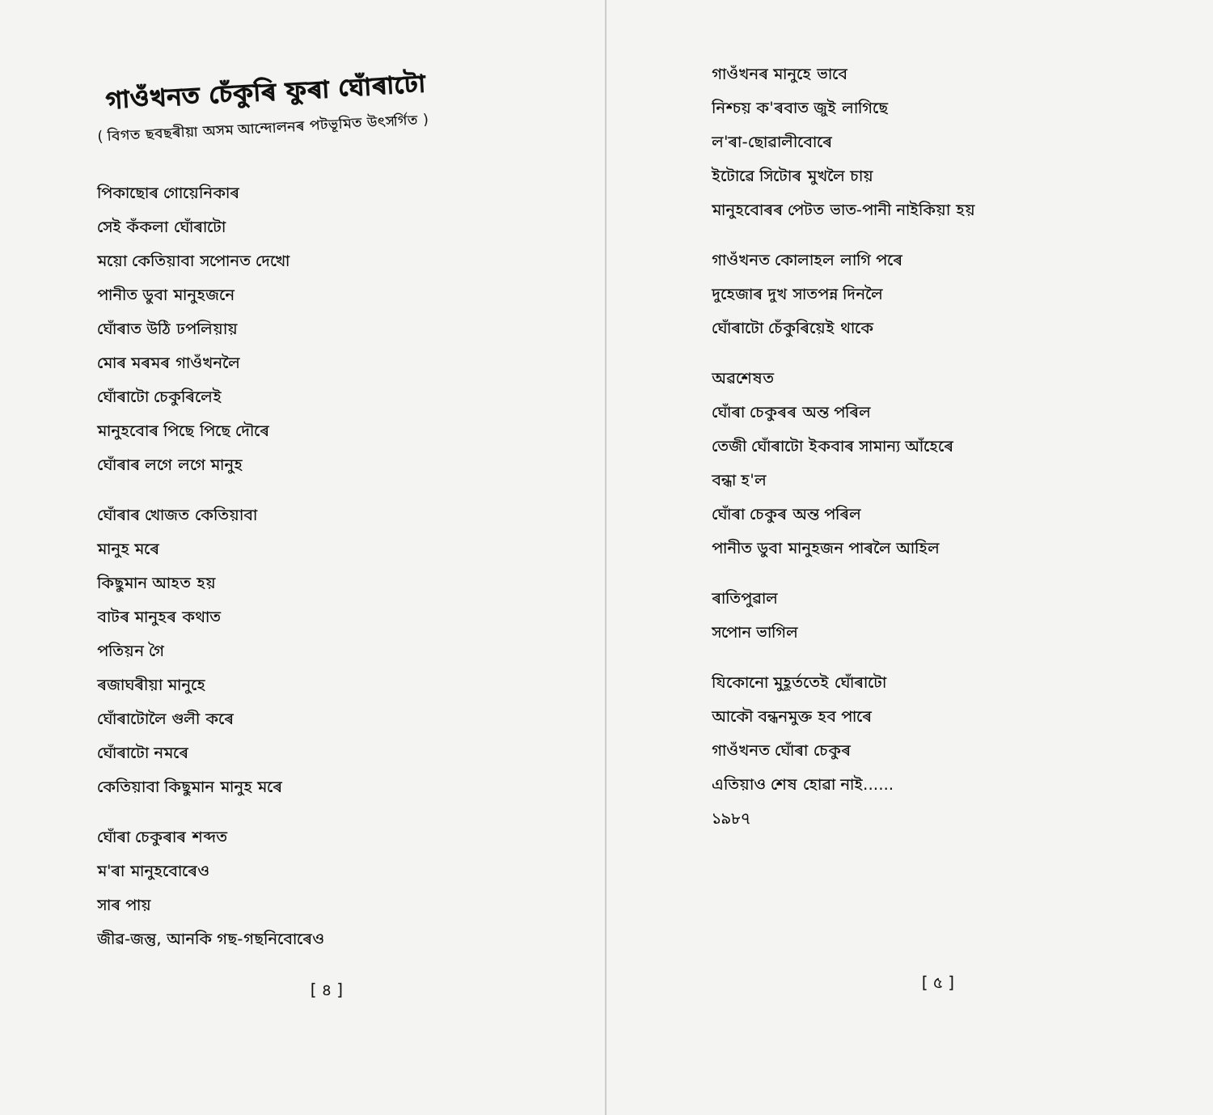গাওঁখনত চেঁকুৰি ফুৰা ঘোঁৰাটো
( বিগত ছবছৰীয়া অসম আন্দোলনৰ পটভূমিত উৎসৰ্গিত )
পিকাছোৰ গোয়েনিকাৰ
সেই কঁকলা ঘোঁৰাটো
ময়ো কেতিয়াবা সপোনত দেখো
পানীত ডুবা মানুহজনে
ঘোঁৰাত উঠি ঢপলিয়ায়
মোৰ মৰমৰ গাওঁখনলৈ
ঘোঁৰাটো চেকুৰিলেই
মানুহবোৰ পিছে পিছে দৌৰে
ঘোঁৰাৰ লগে লগে মানুহ
ঘোঁৰাৰ খোজত কেতিয়াবা
মানুহ মৰে
কিছুমান আহত হয়
বাটৰ মানুহৰ কথাত
পতিয়ন গৈ
ৰজাঘৰীয়া মানুহে
ঘোঁৰাটোলৈ গুলী কৰে
ঘোঁৰাটো নমৰে
কেতিয়াবা কিছুমান মানুহ মৰে
ঘোঁৰা চেকুৰাৰ শব্দত
ম'ৰা মানুহবোৰেও
সাৰ পায়
জীৱ-জন্তু, আনকি গছ-গছনিবোৰেও
[ ৪ ]
গাওঁখনৰ মানুহে ভাবে
নিশ্চয় ক'ৰবাত জুই লাগিছে
ল'ৰা-ছোৱালীবোৰে
ইটোৱে সিটোৰ মুখলৈ চায়
মানুহবোৰৰ পেটত ভাত-পানী নাইকিয়া হয়
গাওঁখনত কোলাহল লাগি পৰে
দুহেজাৰ দুখ সাতপন্ন দিনলৈ
ঘোঁৰাটো চেঁকুৰিয়েই থাকে
অৱশেষত
ঘোঁৰা চেকুৰৰ অন্ত পৰিল
তেজী ঘোঁৰাটো ইকবাৰ সামান্য আঁহেৰে
বন্ধা হ'ল
ঘোঁৰা চেকুৰ অন্ত পৰিল
পানীত ডুবা মানুহজন পাৰলৈ আহিল
ৰাতিপুৱাল
সপোন ভাগিল
যিকোনো মুহূৰ্ততেই ঘোঁৰাটো
আকৌ বন্ধনমুক্ত হব পাৰে
গাওঁখনত ঘোঁৰা চেকুৰ
এতিয়াও শেষ হোৱা নাই......
১৯৮৭
[ ৫ ]